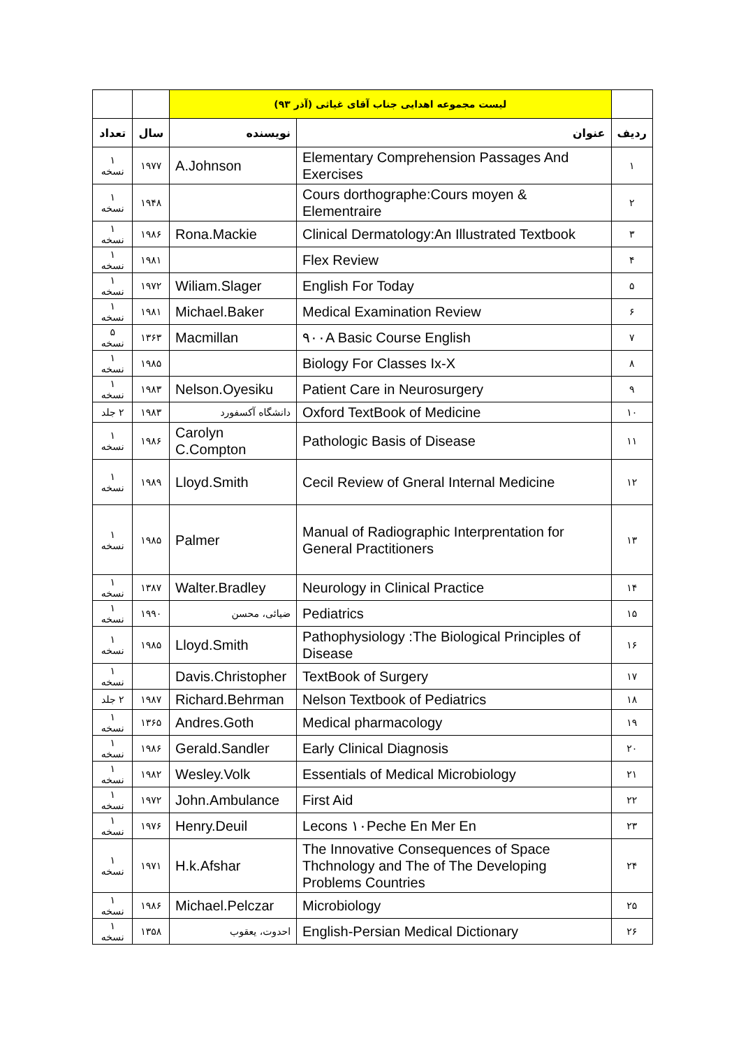| | لیست مجموعه اهدایی جناب آقای غیاثی (آذر ۹۳) | | | |
| ردیف | عنوان | نویسنده | سال | تعداد |
| ۱ | Elementary Comprehension Passages And Exercises | A.Johnson | ۱۹۷۷ | ۱ نسخه |
| ۲ | Cours dorthographe:Cours moyen & Elementraire | | ۱۹۴۸ | ۱ نسخه |
| ۳ | Clinical Dermatology:An Illustrated Textbook | Rona.Mackie | ۱۹۸۶ | ۱ نسخه |
| ۴ | Flex Review | | ۱۹۸۱ | ۱ نسخه |
| ۵ | English For Today | Wiliam.Slager | ۱۹۷۲ | ۱ نسخه |
| ۶ | Medical Examination Review | Michael.Baker | ۱۹۸۱ | ۱ نسخه |
| ۷ | ۹۰۰A Basic Course English | Macmillan | ۱۳۶۳ | ۵ نسخه |
| ۸ | Biology For Classes Ix-X | | ۱۹۸۵ | ۱ نسخه |
| ۹ | Patient Care in Neurosurgery | Nelson.Oyesiku | ۱۹۸۳ | ۱ نسخه |
| ۱۰ | Oxford TextBook of Medicine | دانشگاه آکسفورد | ۱۹۸۳ | ۲ جلد |
| ۱۱ | Pathologic Basis of Disease | Carolyn C.Compton | ۱۹۸۶ | ۱ نسخه |
| ۱۲ | Cecil Review of Gneral Internal Medicine | Lloyd.Smith | ۱۹۸۹ | ۱ نسخه |
| ۱۳ | Manual of Radiographic Interprentation for General Practitioners | Palmer | ۱۹۸۵ | ۱ نسخه |
| ۱۴ | Neurology in Clinical Practice | Walter.Bradley | ۱۳۸۷ | ۱ نسخه |
| ۱۵ | Pediatrics | ضیائی، محسن | ۱۹۹۰ | ۱ نسخه |
| ۱۶ | Pathophysiology :The Biological Principles of Disease | Lloyd.Smith | ۱۹۸۵ | ۱ نسخه |
| ۱۷ | TextBook of Surgery | Davis.Christopher | | ۱ نسخه |
| ۱۸ | Nelson Textbook of Pediatrics | Richard.Behrman | ۱۹۸۷ | ۲ جلد |
| ۱۹ | Medical pharmacology | Andres.Goth | ۱۳۶۵ | ۱ نسخه |
| ۲۰ | Early Clinical Diagnosis | Gerald.Sandler | ۱۹۸۶ | ۱ نسخه |
| ۲۱ | Essentials of Medical Microbiology | Wesley.Volk | ۱۹۸۲ | ۱ نسخه |
| ۲۲ | First Aid | John.Ambulance | ۱۹۷۲ | ۱ نسخه |
| ۲۳ | Lecons ۱۰Peche En Mer En | Henry.Deuil | ۱۹۷۶ | ۱ نسخه |
| ۲۴ | The Innovative Consequences of Space Thchnology and The of The Developing Problems Countries | H.k.Afshar | ۱۹۷۱ | ۱ نسخه |
| ۲۵ | Microbiology | Michael.Pelczar | ۱۹۸۶ | ۱ نسخه |
| ۲۶ | English-Persian Medical Dictionary | احدوت، یعقوب | ۱۳۵۸ | ۱ نسخه |